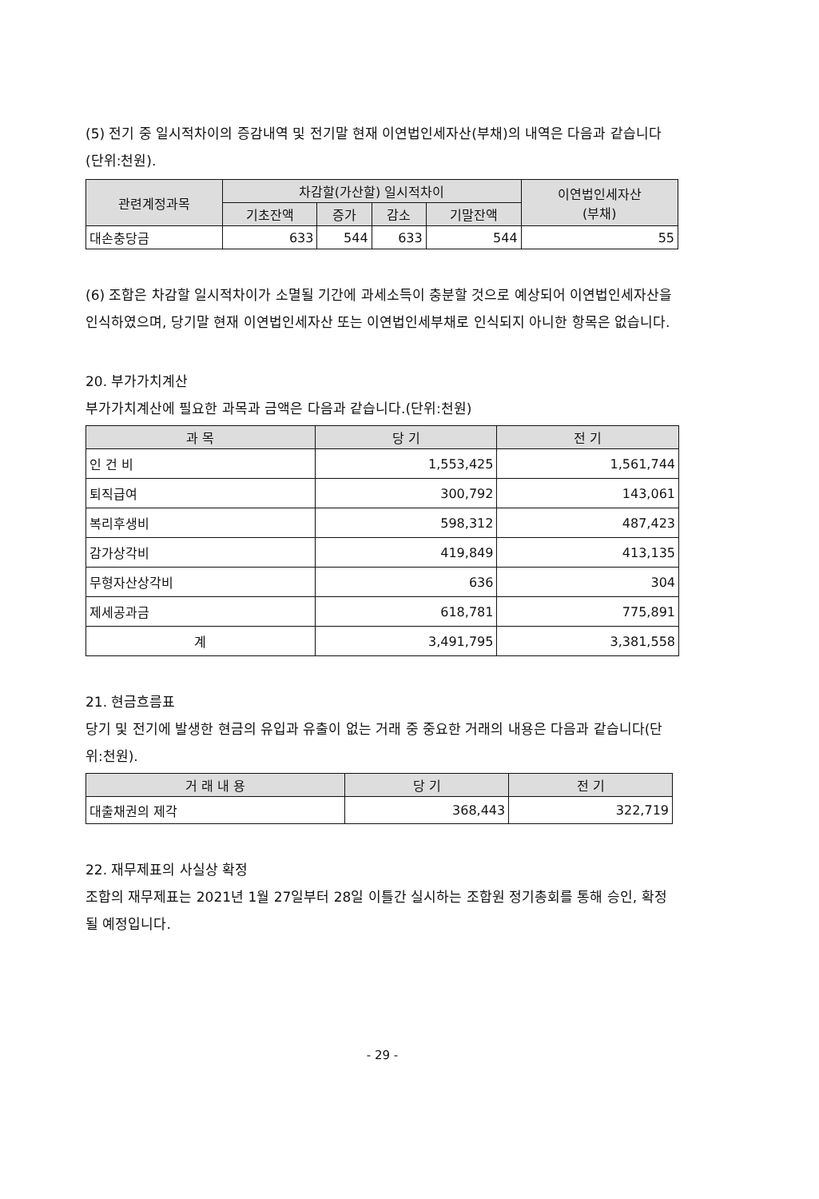(5) 전기 중 일시적차이의 증감내역 및 전기말 현재 이연법인세자산(부채)의 내역은 다음과 같습니다(단위:천원).
| 관련계정과목 | 차감할(가산할) 일시적차이 | | | | 이연법인세자산 (부채) |
| --- | --- | --- | --- | --- | --- |
| | 기초잔액 | 증가 | 감소 | 기말잔액 | |
| 대손충당금 | 633 | 544 | 633 | 544 | 55 |
(6) 조합은 차감할 일시적차이가 소멸될 기간에 과세소득이 충분할 것으로 예상되어 이연법인세자산을 인식하였으며, 당기말 현재 이연법인세자산 또는 이연법인세부채로 인식되지 아니한 항목은 없습니다.
20. 부가가치계산
부가가치계산에 필요한 과목과 금액은 다음과 같습니다.(단위:천원)
| 과 목 | 당 기 | 전 기 |
| --- | --- | --- |
| 인 건 비 | 1,553,425 | 1,561,744 |
| 퇴직급여 | 300,792 | 143,061 |
| 복리후생비 | 598,312 | 487,423 |
| 감가상각비 | 419,849 | 413,135 |
| 무형자산상각비 | 636 | 304 |
| 제세공과금 | 618,781 | 775,891 |
| 계 | 3,491,795 | 3,381,558 |
21. 현금흐름표
당기 및 전기에 발생한 현금의 유입과 유출이 없는 거래 중 중요한 거래의 내용은 다음과 같습니다(단위:천원).
| 거 래 내 용 | 당 기 | 전 기 |
| --- | --- | --- |
| 대출채권의 제각 | 368,443 | 322,719 |
22. 재무제표의 사실상 확정
조합의 재무제표는 2021년 1월 27일부터 28일 이틀간 실시하는 조합원 정기총회를 통해 승인, 확정될 예정입니다.
- 29 -